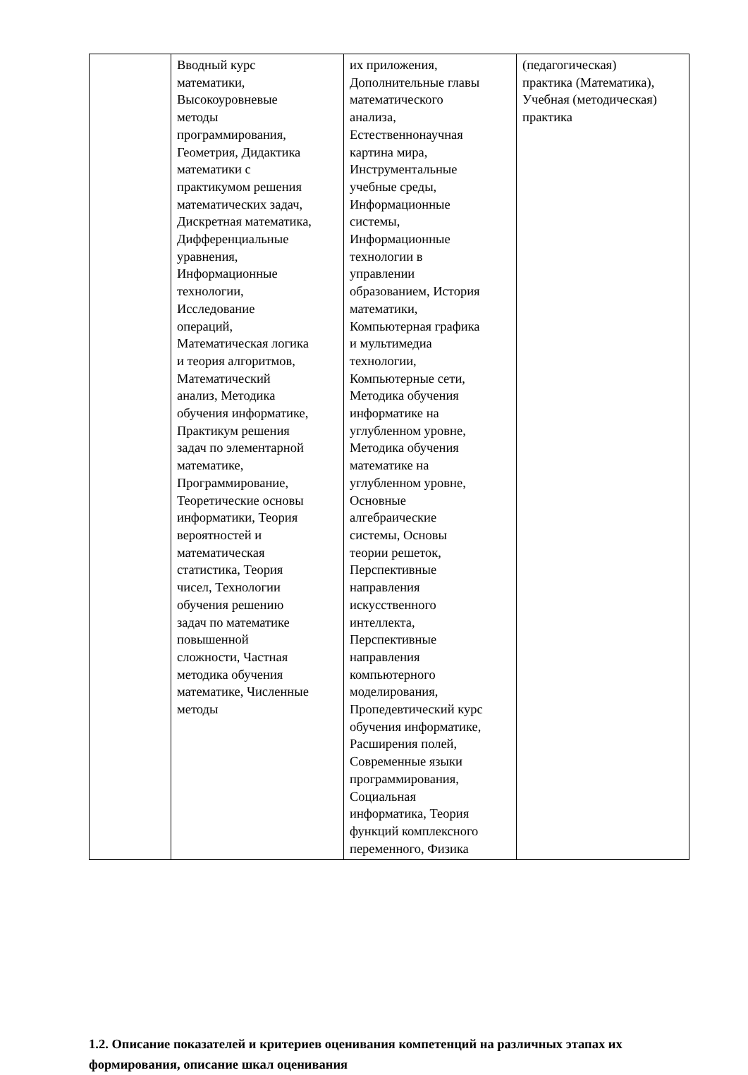| | Вводный курс математики, Высокоуровневые методы программирования, Геометрия, Дидактика математики с практикумом решения математических задач, Дискретная математика, Дифференциальные уравнения, Информационные технологии, Исследование операций, Математическая логика и теория алгоритмов, Математический анализ, Методика обучения информатике, Практикум решения задач по элементарной математике, Программирование, Теоретические основы информатики, Теория вероятностей и математическая статистика, Теория чисел, Технологии обучения решению задач по математике повышенной сложности, Частная методика обучения математике, Численные методы | их приложения, Дополнительные главы математического анализа, Естественнонаучная картина мира, Инструментальные учебные среды, Информационные системы, Информационные технологии в управлении образованием, История математики, Компьютерная графика и мультимедиа технологии, Компьютерные сети, Методика обучения информатике на углубленном уровне, Методика обучения математике на углубленном уровне, Основные алгебраические системы, Основы теории решеток, Перспективные направления искусственного интеллекта, Перспективные направления компьютерного моделирования, Пропедевтический курс обучения информатике, Расширения полей, Современные языки программирования, Социальная информатика, Теория функций комплексного переменного, Физика | (педагогическая) практика (Математика), Учебная (методическая) практика |
1.2. Описание показателей и критериев оценивания компетенций на различных этапах их формирования, описание шкал оценивания